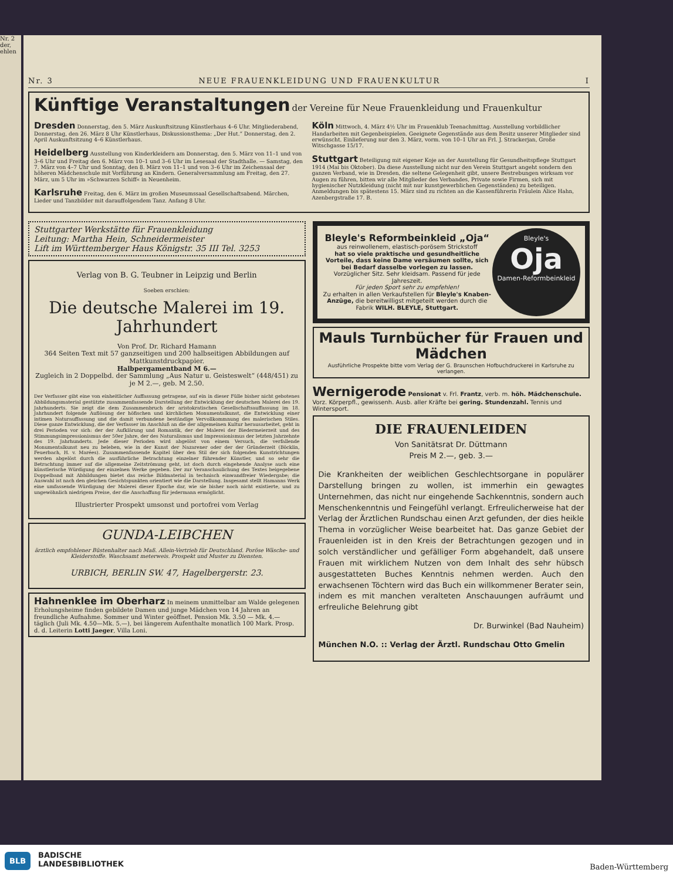Nr. 2 der, ehlen
Nr. 3 NEUE FRAUENKLEIDUNG UND FRAUENKULTUR I
Künftige Veranstaltungen
der Vereine für Neue Frauenkleidung und Frauenkultur
Dresden Donnerstag, den 5. März Auskunftsitzung Künstlerhaus 4–6 Uhr. Mitgliederabend, Donnerstag, den 26. März 8 Uhr Künstlerhaus, Diskussionsthema: „Der Hut.“ Donnerstag, den 2. April Auskunftsitzung 4–6 Künstlerhaus.
Heidelberg Ausstellung von Kinderkleidern am Donnerstag, den 5. März von 11–1 und von 3–6 Uhr und Freitag den 6. März von 10–1 und 3–6 Uhr im Lesesaal der Stadthalle. — Samstag, den 7. März von 4–7 Uhr und Sonntag, den 8. März von 11–1 und von 3–6 Uhr im Zeichensaal der höheren Mädchenschule mit Vorführung an Kindern. Generalversammlung am Freitag, den 27. März, um 5 Uhr im »Schwarzen Schiff« in Neuenheim.
Karlsruhe Freitag, den 6. März im großen Museumssaal Gesellschaftsabend. Märchen, Lieder und Tanzbilder mit darauffolgendem Tanz. Anfang 8 Uhr.
Köln Mittwoch, 4. März 4½ Uhr im Frauenklub Teenachmittag. Ausstellung vorbildlicher Handarbeiten mit Gegenbeispielen. Geeignete Gegenstände aus dem Besitz unserer Mitglieder sind erwünscht. Einlieferung nur den 3. März, vorm. von 10–1 Uhr an Frl. J. Strackerjan, Große Witschgasse 15/17.
Stuttgart Beteiligung mit eigener Koje an der Ausstellung für Gesundheitspflege Stuttgart 1914 (Mai bis Oktober). Da diese Ausstellung nicht nur den Verein Stuttgart angeht sondern den ganzen Verband, wie in Dresden, die seltene Gelegenheit gibt, unsere Bestrebungen wirksam vor Augen zu führen, bitten wir alle Mitglieder des Verbandes, Private sowie Firmen, sich mit hygienischer Nutzkleidung (nicht mit nur kunstgewerblichen Gegenständen) zu beteiligen. Anmeldungen bis spätestens 15. März sind zu richten an die Kassenführerin Fräulein Alice Hahn, Azenbergstraße 17. B.
Stuttgarter Werkstätte für Frauenkleidung
Leitung: Martha Hein, Schneidermeister
Lift im Württemberger Haus Königstr. 35 III Tel. 3253
Verlag von B. G. Teubner in Leipzig und Berlin
Soeben erschien:
Die deutsche Malerei im 19. Jahrhundert
Von Prof. Dr. Richard Hamann
364 Seiten Text mit 57 ganzseitigen und 200 halbseitigen Abbildungen auf Mattkunstdruckpapier.
Halbpergamentband M 6.—
Zugleich in 2 Doppelbd. der Sammlung „Aus Natur u. Geisteswelt“ (448/451) zu je M 2.—, geb. M 2.50.
Der Verfasser gibt eine von einheitlicher Auffassung getragene, auf ein in dieser Fülle bisher nicht gebotenes Abbildungsmaterial gestützte zusammenfassende Darstellung der Entwicklung der deutschen Malerei des 19. Jahrhunderts. Sie zeigt die dem Zusammenbruch der aristokratischen Gesellschaftsauffassung im 18. Jahrhundert folgende Auflösung der höfischen und kirchlichen Monumentalkunst, die Entwicklung einer intimen Naturauffassung und die damit verbundene beständige Vervollkommnung des malerischen Stiles. Diese ganze Entwicklung, die der Verfasser im Anschluß an die der allgemeinen Kultur herausarbeitet, geht in drei Perioden vor sich: der der Aufklärung und Romantik, der der Malerei der Biedermeierzeit und des Stimmungsimpressionismus der 50er Jahre, der des Naturalismus und Impressionismus der letzten Jahrzehnte des 19. Jahrhunderts. Jede dieser Perioden wird abgelöst von einem Versuch, die verfallende Monumentalkunst neu zu beleben, wie in der Kunst der Nazarener oder der der Gründerzeit (Böcklin, Feuerbach, H. v. Marées). Zusammenfassende Kapitel über den Stil der sich folgenden Kunstrichtungen werden abgelöst durch die ausführliche Betrachtung einzelner führender Künstler, und so sehr die Betrachtung immer auf die allgemeine Zeitströmung geht, ist doch durch eingehende Analyse auch eine künstlerische Würdigung der einzelnen Werke gegeben. Der zur Veranschaulichung des Textes beigegebene Doppelband mit Abbildungen bietet das reiche Bildmaterial in technisch einwandfreier Wiedergabe; die Auswahl ist nach den gleichen Gesichtspunkten orientiert wie die Darstellung. Insgesamt stellt Hamanns Werk eine umfassende Würdigung der Malerei dieser Epoche dar, wie sie bisher noch nicht existierte, und zu ungewöhnlich niedrigem Preise, der die Anschaffung für jedermann ermöglicht.
Illustrierter Prospekt umsonst und portofrei vom Verlag
GUNDA-LEIBCHEN
ärztlich empfohlener Büstenhalter nach Maß. Allein-Vertrieb für Deutschland. Poröse Wäsche- und Kleiderstoffe. Waschsamt meterweis. Prospekt und Muster zu Diensten.
URBICH, BERLIN SW. 47, Hagelbergerstr. 23.
Hahnenklee im Oberharz In meinem unmittelbar am Walde gelegenen Erholungsheime finden gebildete Damen und junge Mädchen von 14 Jahren an freundliche Aufnahme. Sommer und Winter geöffnet. Pension Mk. 3.50 — Mk. 4.— täglich (Juli Mk. 4.50—Mk. 5.—), bei längerem Aufenthalte monatlich 100 Mark. Prosp. d. d. Leiterin Lotti Jaeger, Villa Loni.
Bleyle's Reformbeinkleid „Oja“
aus reinwollenem, elastisch-porösem Strickstoff
hat so viele praktische und gesundheitliche Vorteile, dass keine Dame versäumen sollte, sich bei Bedarf dasselbe vorlegen zu lassen.
Vorzüglicher Sitz. Sehr kleidsam. Passend für jede Jahreszeit.
Für jeden Sport sehr zu empfehlen!
Zu erhalten in allen Verkaufstellen für Bleyle's Knaben-Anzüge, die bereitwilligst mitgeteilt werden durch die Fabrik WILH. BLEYLE, Stuttgart.
Bleyle's
Oja
Damen-Reformbeinkleid
Mauls Turnbücher für Frauen und Mädchen
Ausführliche Prospekte bitte vom Verlag der G. Braunschen Hofbuchdruckerei in Karlsruhe zu verlangen.
Wernigerode Pensionat v. Frl. Frantz, verb. m. höh. Mädchenschule. Vorz. Körperpfl., gewissenh. Ausb. aller Kräfte bei gering. Stundenzahl. Tennis und Wintersport.
DIE FRAUENLEIDEN
Von Sanitätsrat Dr. Düttmann
Preis M 2.—, geb. 3.—
Die Krankheiten der weiblichen Geschlechtsorgane in populärer Darstellung bringen zu wollen, ist immerhin ein gewagtes Unternehmen, das nicht nur eingehende Sachkenntnis, sondern auch Menschenkenntnis und Feingefühl verlangt. Erfreulicherweise hat der Verlag der Ärztlichen Rundschau einen Arzt gefunden, der dies heikle Thema in vorzüglicher Weise bearbeitet hat. Das ganze Gebiet der Frauenleiden ist in den Kreis der Betrachtungen gezogen und in solch verständlicher und gefälliger Form abgehandelt, daß unsere Frauen mit wirklichem Nutzen von dem Inhalt des sehr hübsch ausgestatteten Buches Kenntnis nehmen werden. Auch den erwachsenen Töchtern wird das Buch ein willkommener Berater sein, indem es mit manchen veralteten Anschauungen aufräumt und erfreuliche Belehrung gibt
Dr. Burwinkel (Bad Nauheim)
München N.O. :: Verlag der Ärztl. Rundschau Otto Gmelin
BLB
BADISCHE
LANDESBIBLIOTHEK
Baden-Württemberg